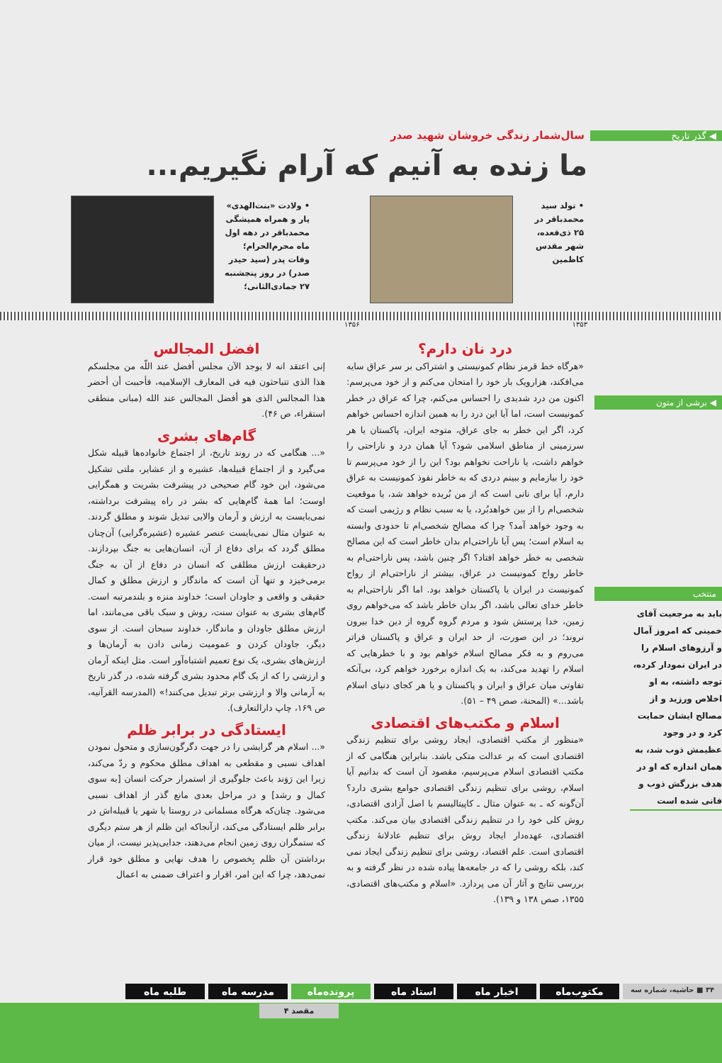◀ گذر تاریخ سال‌شمار زندگی خروشان شهید صدر
ما زنده به آنیم که آرام نگیریم...
• تولد سید محمدباقر در ۲۵ ذی‌قعده، شهر مقدس کاظمین
• ولادت «بنت‌الهدی» یار و همراه همیشگی محمدباقر در دهه اول ماه محرم‌الحرام؛ وفات پدر (سید حیدر صدر) در روز پنجشنبه ۲۷ جمادی‌الثانی؛
۱۳۵۳ ۱۳۵۶
◀ برشی از متون
منتخب
باید به مرجعیت آقای خمینی که امروز آمال و آرزوهای اسلام را در ایران نمودار کرده، توجه داشته، به او اخلاص ورزید و از مصالح ایشان حمایت کرد و در وجود عظیمش ذوب شد، به همان اندازه که او در هدف بزرگش ذوب و فانی شده است
درد نان دارم؟
«هرگاه خط قرمز نظام کمونیستی و اشتراکی بر سر عراق سایه می‌افکند، هزارویک بار خود را امتحان می‌کنم و از خود می‌پرسم: اکنون من درد شدیدی را احساس می‌کنم، چرا که عراق در خطر کمونیست است، اما آیا این درد را به همین اندازه احساس خواهم کرد، اگر این خطر به جای عراق، متوجه ایران، پاکستان یا هر سرزمینی از مناطق اسلامی شود؟ آیا همان درد و ناراحتی را خواهم داشت، یا ناراحت نخواهم بود؟ این را از خود می‌پرسم تا خود را بیازمایم و ببینم دردی که به خاطر نفوذ کمونیست به عراق دارم، آیا برای نانی است که از من بُریده خواهد شد، یا موقعیت شخصی‌ام را از بین خواهدبُرد، یا به سبب نظام و رژیمی است که به وجود خواهد آمد؟ چرا که مصالح شخصی‌ام تا حدودی وابسته به اسلام است؛ پس آیا ناراحتی‌ام بدان خاطر است که این مصالح شخصی به خطر خواهد افتاد؟ اگر چنین باشد، پس ناراحتی‌ام به خاطر رواج کمونیست در عراق، بیشتر از ناراحتی‌ام از رواج کمونیست در ایران یا پاکستان خواهد بود. اما اگر ناراحتی‌ام به خاطر خدای تعالی باشد، اگر بدان خاطر باشد که می‌خواهم روی زمین، خدا پرستش شود و مردم گروه گروه از دین خدا بیرون نروند؛ در این صورت، از حد ایران و عراق و پاکستان فراتر می‌روم و به فکر مصالح اسلام خواهم بود و با خطرهایی که اسلام را تهدید می‌کند، به یک اندازه برخورد خواهم کرد، بی‌آنکه تفاوتی میان عراق و ایران و پاکستان و یا هر کجای دنیای اسلام باشد...» (المحنة، صص ۴۹ – ۵۱).
اسلام و مکتب‌های اقتصادی
«منظور از مکتب اقتصادی، ایجاد روشی برای تنظیم زندگی اقتصادی است که بر عدالت متکی باشد. بنابراین هنگامی که از مکتب اقتصادی اسلام می‌پرسیم، مقصود آن است که بدانیم آیا اسلام، روشی برای تنظیم زندگی اقتصادی جوامع بشری دارد؟ آن‌گونه که ـ به عنوان مثال ـ کاپیتالیسم با اصل آزادی اقتصادی، روش کلی خود را در تنظیم زندگی اقتصادی بیان می‌کند. مکتب اقتصادی، عهده‌دار ایجاد روش برای تنظیم عادلانهٔ زندگی اقتصادی است. علم اقتصاد، روشی برای تنظیم زندگی ایجاد نمی کند، بلکه روشی را که در جامعه‌ها پیاده شده در نظر گرفته و به بررسی نتایج و آثار آن می پردازد. «اسلام و مکتب‌های اقتصادی، ۱۳۵۵، صص ۱۳۸ و ۱۳۹).
افضل المجالس
إنی اعتقد انه لا یوجد الآن مجلس أفضل عند اللّه من مجلسکم هذا الذی تتباحثون فیه فی المعارف الإسلامیه، فأحببت أن أحضر هذا المجالس الذی هو أفضل المجالس عند الله (مبانی منطقی استقراء، ص ۴۶).
گام‌های بشری
«... هنگامی که در روند تاریخ، از اجتماع خانواده‌ها قبیله شکل می‌گیرد و از اجتماع قبیله‌ها، عشیره و از عشایر، ملتی تشکیل می‌شود، این خود گام صحیحی در پیشرفت بشریت و همگرایی اوست؛ اما همهٔ گام‌هایی که بشر در راه پیشرفت برداشته، نمی‌بایست به ارزش و آرمان والایی تبدیل شوند و مطلق گردند. به عنوان مثال نمی‌بایست عنصر عشیره (عشیره‌گرایی) آن‌چنان مطلق گردد که برای دفاع از آن، انسان‌هایی به جنگ بپردازند. درحقیقت ارزش مطلقی که انسان در دفاع از آن به جنگ برمی‌خیزد و تنها آن است که ماندگار و ارزش مطلق و کمال حقیقی و واقعی و جاودان است؛ خداوند منزه و بلندمرتبه است. گام‌های بشری به عنوان سنت، روش و سبک باقی می‌مانند، اما ارزش مطلق جاودان و ماندگار، خداوند سبحان است. از سوی دیگر، جاودان کردن و عمومیت زمانی دادن به آرمان‌ها و ارزش‌های بشری، یک نوع تعمیم اشتباه‌آور است. مثل اینکه آرمان و ارزشی را که از یک گام محدود بشری گرفته شده، در گذر تاریخ به آرمانی والا و ارزشی برتر تبدیل می‌کنند!» (المدرسه القرآنیه، ص ۱۶۹، چاپ دارالتعارف).
ایستادگی در برابر ظلم
«... اسلام هر گرایشی را در جهت دگرگون‌سازی و متحول نمودن اهداف نسبی و مقطعی به اهداف مطلق محکوم و ردّ می‌کند، زیرا این رَوَند باعث جلوگیری از استمرار حرکت انسان [به سوی کمال و رشد] و در مراحل بعدی مانع گذر از اهداف نسبی می‌شود. چنان‌که هرگاه مسلمانی در روستا یا شهر یا قبیله‌اش در برابر ظلم ایستادگی می‌کند، ازآنجاکه این ظلم از هر ستم دیگری که ستمگران روی زمین انجام می‌دهند، جدایی‌پذیر نیست، از میان برداشتن آن ظلم بِخصوص را هدف نهایی و مطلق خود قرار نمی‌دهد، چرا که این امر، اقرار و اعتراف ضمنی به اعمال
۳۴ ■ حاشیه، شماره سه
مکتوب‌ماه اخبار ماه استاد ماه پرونده‌ماه مدرسه ماه طلبه ماه
مقصد ۴